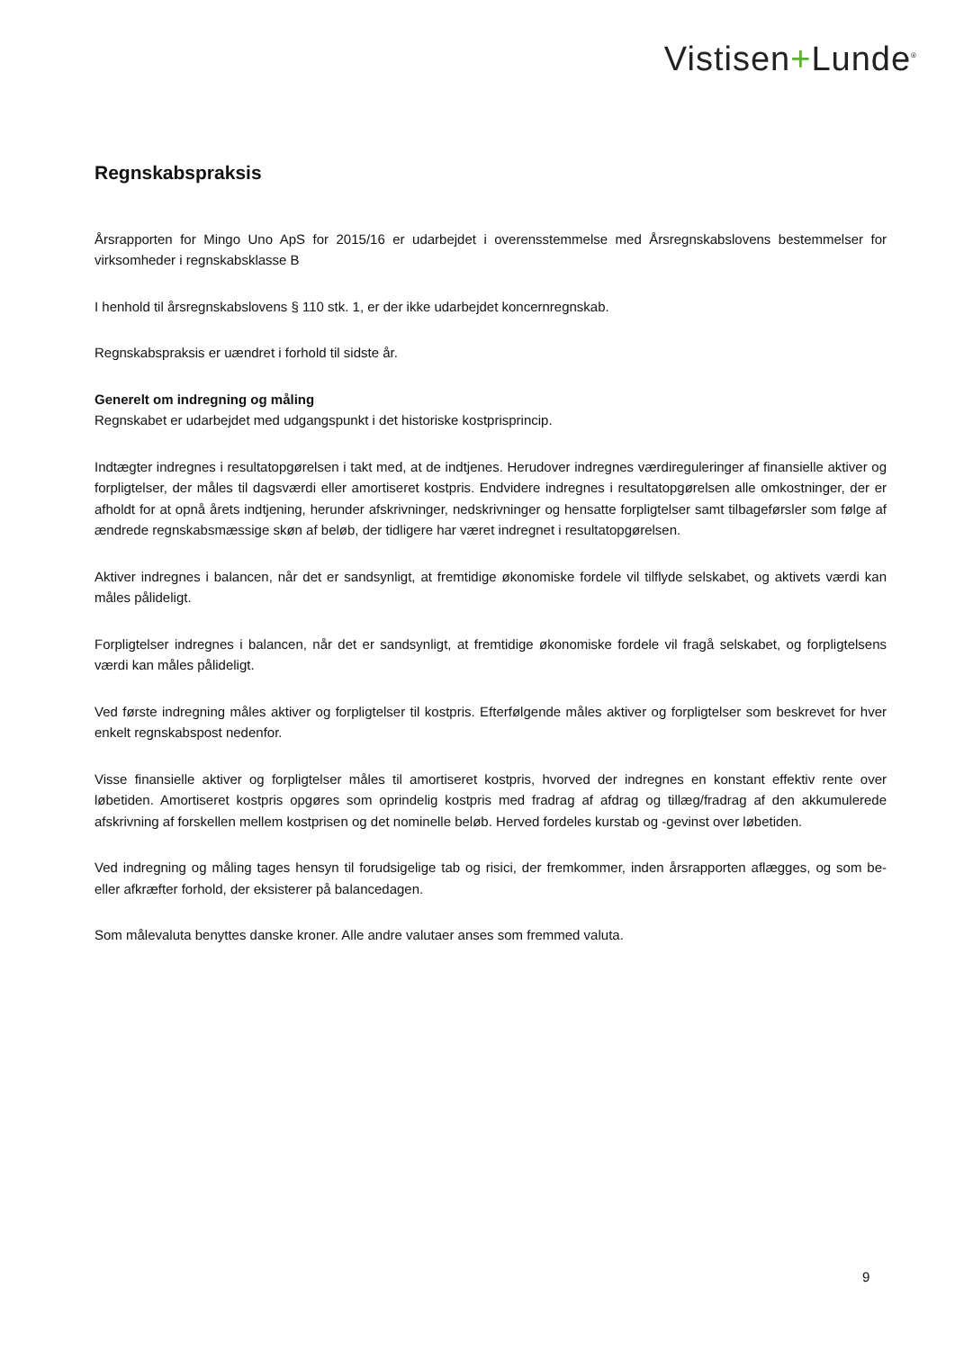Vistisen+Lunde<sup>®</sup>
Regnskabspraksis
Årsrapporten for Mingo Uno ApS for 2015/16 er udarbejdet i overensstemmelse med Årsregnskabslovens bestemmelser for virksomheder i regnskabsklasse B
I henhold til årsregnskabslovens § 110 stk. 1, er der ikke udarbejdet koncernregnskab.
Regnskabspraksis er uændret i forhold til sidste år.
Generelt om indregning og måling
Regnskabet er udarbejdet med udgangspunkt i det historiske kostprisprincip.
Indtægter indregnes i resultatopgørelsen i takt med, at de indtjenes. Herudover indregnes værdireguleringer af finansielle aktiver og forpligtelser, der måles til dagsværdi eller amortiseret kostpris. Endvidere indregnes i resultatopgørelsen alle omkostninger, der er afholdt for at opnå årets indtjening, herunder afskrivninger, nedskrivninger og hensatte forpligtelser samt tilbageførsler som følge af ændrede regnskabsmæssige skøn af beløb, der tidligere har været indregnet i resultatopgørelsen.
Aktiver indregnes i balancen, når det er sandsynligt, at fremtidige økonomiske fordele vil tilflyde selskabet, og aktivets værdi kan måles pålideligt.
Forpligtelser indregnes i balancen, når det er sandsynligt, at fremtidige økonomiske fordele vil fragå selskabet, og forpligtelsens værdi kan måles pålideligt.
Ved første indregning måles aktiver og forpligtelser til kostpris. Efterfølgende måles aktiver og forpligtelser som beskrevet for hver enkelt regnskabspost nedenfor.
Visse finansielle aktiver og forpligtelser måles til amortiseret kostpris, hvorved der indregnes en konstant effektiv rente over løbetiden. Amortiseret kostpris opgøres som oprindelig kostpris med fradrag af afdrag og tillæg/fradrag af den akkumulerede afskrivning af forskellen mellem kostprisen og det nominelle beløb. Herved fordeles kurstab og -gevinst over løbetiden.
Ved indregning og måling tages hensyn til forudsigelige tab og risici, der fremkommer, inden årsrapporten aflægges, og som be- eller afkræfter forhold, der eksisterer på balancedagen.
Som målevaluta benyttes danske kroner. Alle andre valutaer anses som fremmed valuta.
9